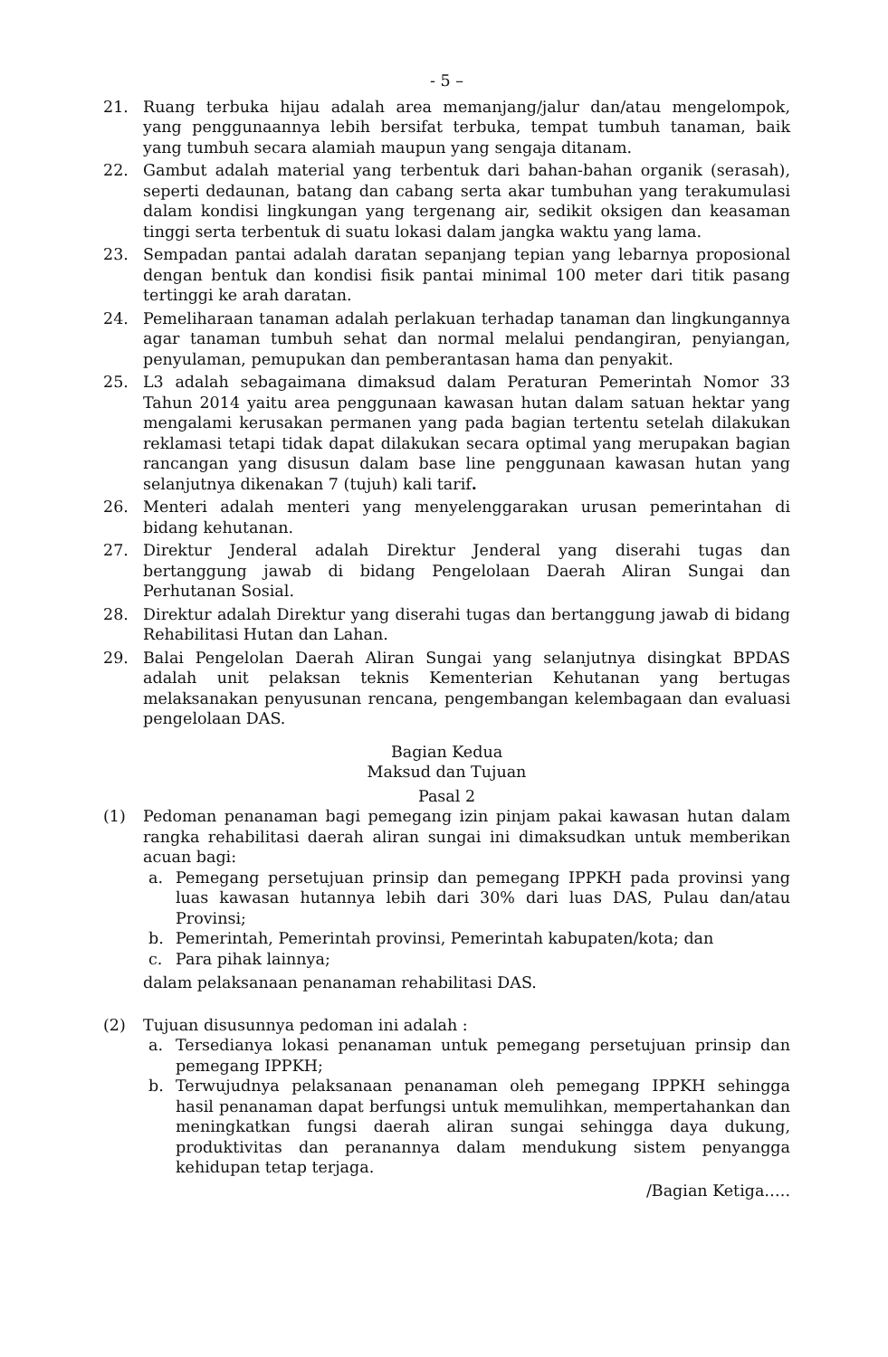- 5 –
21. Ruang terbuka hijau adalah area memanjang/jalur dan/atau mengelompok, yang penggunaannya lebih bersifat terbuka, tempat tumbuh tanaman, baik yang tumbuh secara alamiah maupun yang sengaja ditanam.
22. Gambut adalah material yang terbentuk dari bahan-bahan organik (serasah), seperti dedaunan, batang dan cabang serta akar tumbuhan yang terakumulasi dalam kondisi lingkungan yang tergenang air, sedikit oksigen dan keasaman tinggi serta terbentuk di suatu lokasi dalam jangka waktu yang lama.
23. Sempadan pantai adalah daratan sepanjang tepian yang lebarnya proposional dengan bentuk dan kondisi fisik pantai minimal 100 meter dari titik pasang tertinggi ke arah daratan.
24. Pemeliharaan tanaman adalah perlakuan terhadap tanaman dan lingkungannya agar tanaman tumbuh sehat dan normal melalui pendangiran, penyiangan, penyulaman, pemupukan dan pemberantasan hama dan penyakit.
25. L3 adalah sebagaimana dimaksud dalam Peraturan Pemerintah Nomor 33 Tahun 2014 yaitu area penggunaan kawasan hutan dalam satuan hektar yang mengalami kerusakan permanen yang pada bagian tertentu setelah dilakukan reklamasi tetapi tidak dapat dilakukan secara optimal yang merupakan bagian rancangan yang disusun dalam base line penggunaan kawasan hutan yang selanjutnya dikenakan 7 (tujuh) kali tarif.
26. Menteri adalah menteri yang menyelenggarakan urusan pemerintahan di bidang kehutanan.
27. Direktur Jenderal adalah Direktur Jenderal yang diserahi tugas dan bertanggung jawab di bidang Pengelolaan Daerah Aliran Sungai dan Perhutanan Sosial.
28. Direktur adalah Direktur yang diserahi tugas dan bertanggung jawab di bidang Rehabilitasi Hutan dan Lahan.
29. Balai Pengelolan Daerah Aliran Sungai yang selanjutnya disingkat BPDAS adalah unit pelaksan teknis Kementerian Kehutanan yang bertugas melaksanakan penyusunan rencana, pengembangan kelembagaan dan evaluasi pengelolaan DAS.
Bagian Kedua
Maksud dan Tujuan
Pasal 2
(1) Pedoman penanaman bagi pemegang izin pinjam pakai kawasan hutan dalam rangka rehabilitasi daerah aliran sungai ini dimaksudkan untuk memberikan acuan bagi:
a. Pemegang persetujuan prinsip dan pemegang IPPKH pada provinsi yang luas kawasan hutannya lebih dari 30% dari luas DAS, Pulau dan/atau Provinsi;
b. Pemerintah, Pemerintah provinsi, Pemerintah kabupaten/kota; dan
c. Para pihak lainnya;
dalam pelaksanaan penanaman rehabilitasi DAS.
(2) Tujuan disusunnya pedoman ini adalah :
a. Tersedianya lokasi penanaman untuk pemegang persetujuan prinsip dan pemegang IPPKH;
b. Terwujudnya pelaksanaan penanaman oleh pemegang IPPKH sehingga hasil penanaman dapat berfungsi untuk memulihkan, mempertahankan dan meningkatkan fungsi daerah aliran sungai sehingga daya dukung, produktivitas dan peranannya dalam mendukung sistem penyangga kehidupan tetap terjaga.
/Bagian Ketiga…..